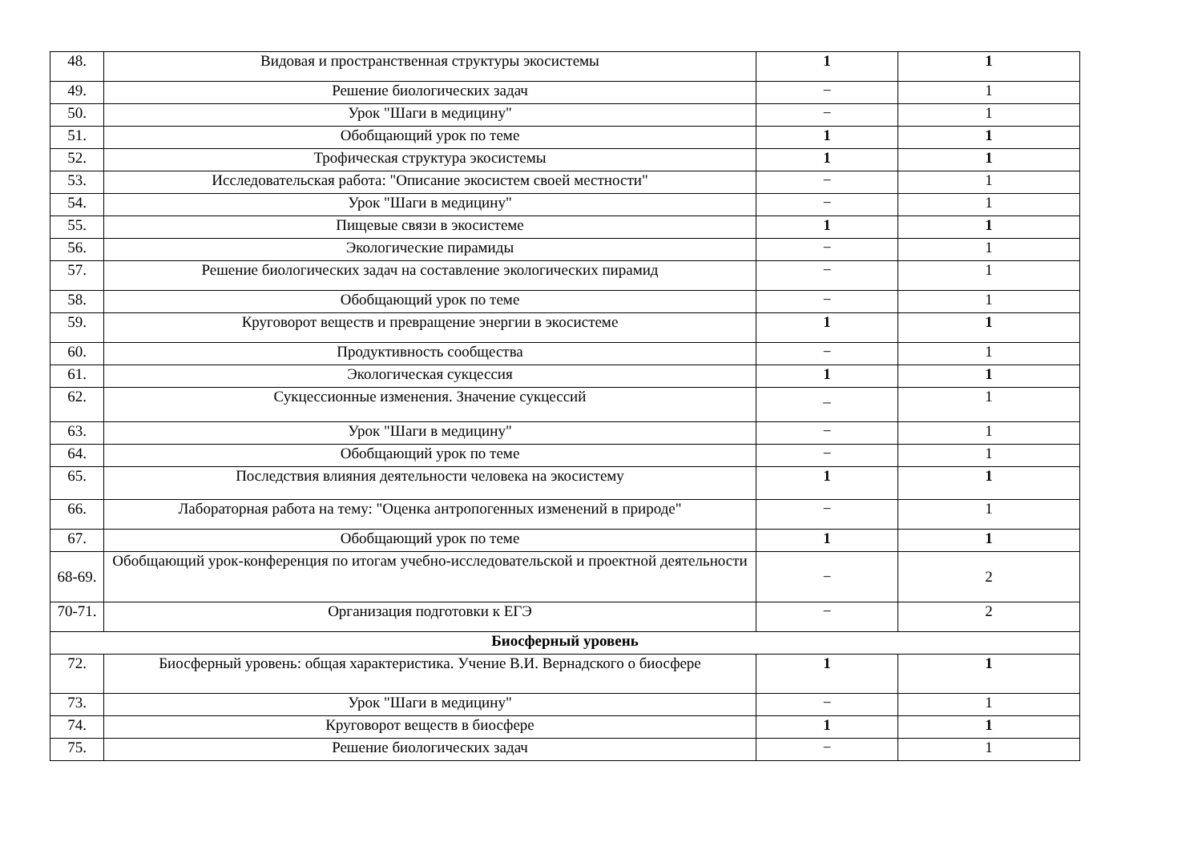| 48. | Видовая и пространственная структуры экосистемы | 1 | 1 |
| 49. | Решение биологических задач | − | 1 |
| 50. | Урок "Шаги в медицину" | − | 1 |
| 51. | Обобщающий урок по теме | 1 | 1 |
| 52. | Трофическая структура экосистемы | 1 | 1 |
| 53. | Исследовательская работа: "Описание экосистем своей местности" | − | 1 |
| 54. | Урок "Шаги в медицину" | − | 1 |
| 55. | Пищевые связи в экосистеме | 1 | 1 |
| 56. | Экологические пирамиды | − | 1 |
| 57. | Решение биологических задач на составление экологических пирамид | − | 1 |
| 58. | Обобщающий урок по теме | − | 1 |
| 59. | Круговорот веществ и превращение энергии в экосистеме | 1 | 1 |
| 60. | Продуктивность сообщества | − | 1 |
| 61. | Экологическая сукцессия | 1 | 1 |
| 62. | Сукцессионные изменения. Значение сукцессий | _ | 1 |
| 63. | Урок "Шаги в медицину" | − | 1 |
| 64. | Обобщающий урок по теме | − | 1 |
| 65. | Последствия влияния деятельности человека на экосистему | 1 | 1 |
| 66. | Лабораторная работа на тему: "Оценка антропогенных изменений в природе" | − | 1 |
| 67. | Обобщающий урок по теме | 1 | 1 |
| 68-69. | Обобщающий урок-конференция по итогам учебно-исследовательской и проектной деятельности | − | 2 |
| 70-71. | Организация подготовки к ЕГЭ | − | 2 |
| Биосферный уровень | | | |
| 72. | Биосферный уровень: общая характеристика. Учение В.И. Вернадского о биосфере | 1 | 1 |
| 73. | Урок "Шаги в медицину" | − | 1 |
| 74. | Круговорот веществ в биосфере | 1 | 1 |
| 75. | Решение биологических задач | − | 1 |